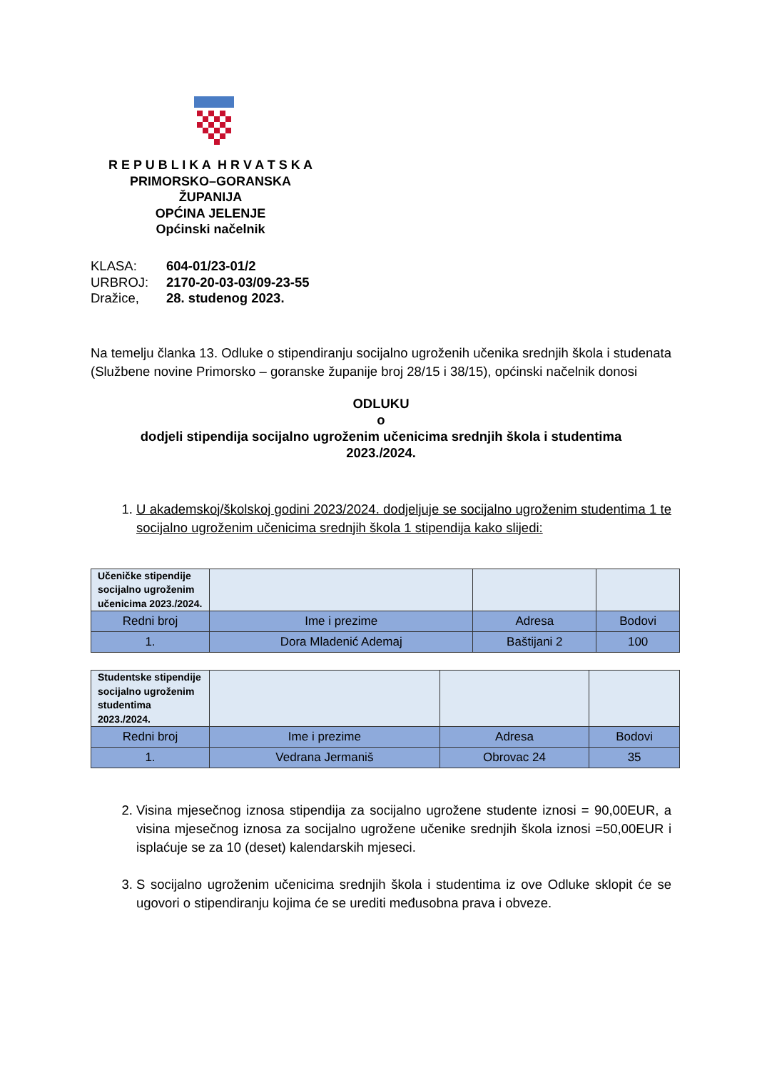R E P U B L I K A H R V A T S K A
PRIMORSKO–GORANSKA
ŽUPANIJA
OPĆINA JELENJE
Općinski načelnik
| KLASA: | 604-01/23-01/2 |
| URBROJ: | 2170-20-03-03/09-23-55 |
| Dražice, | 28. studenog 2023. |
Na temelju članka 13. Odluke o stipendiranju socijalno ugroženih učenika srednjih škola i studenata (Službene novine Primorsko – goranske županije broj 28/15 i 38/15), općinski načelnik donosi
ODLUKU
o
dodjeli stipendija socijalno ugroženim učenicima srednjih škola i studentima
2023./2024.
1. U akademskoj/školskoj godini 2023/2024. dodjeljuje se socijalno ugroženim studentima 1 te socijalno ugroženim učenicima srednjih škola 1 stipendija kako slijedi:
| Učeničke stipendije socijalno ugroženim učenicima 2023./2024. | | | |
| Redni broj | Ime i prezime | Adresa | Bodovi |
| 1. | Dora Mladenić Ademaj | Baštijani 2 | 100 |
| Studentske stipendije socijalno ugroženim studentima 2023./2024. | | | |
| Redni broj | Ime i prezime | Adresa | Bodovi |
| 1. | Vedrana Jermaniš | Obrovac 24 | 35 |
2. Visina mjesečnog iznosa stipendija za socijalno ugrožene studente iznosi = 90,00EUR, a visina mjesečnog iznosa za socijalno ugrožene učenike srednjih škola iznosi =50,00EUR i isplaćuje se za 10 (deset) kalendarskih mjeseci.
3. S socijalno ugroženim učenicima srednjih škola i studentima iz ove Odluke sklopit će se ugovori o stipendiranju kojima će se urediti međusobna prava i obveze.